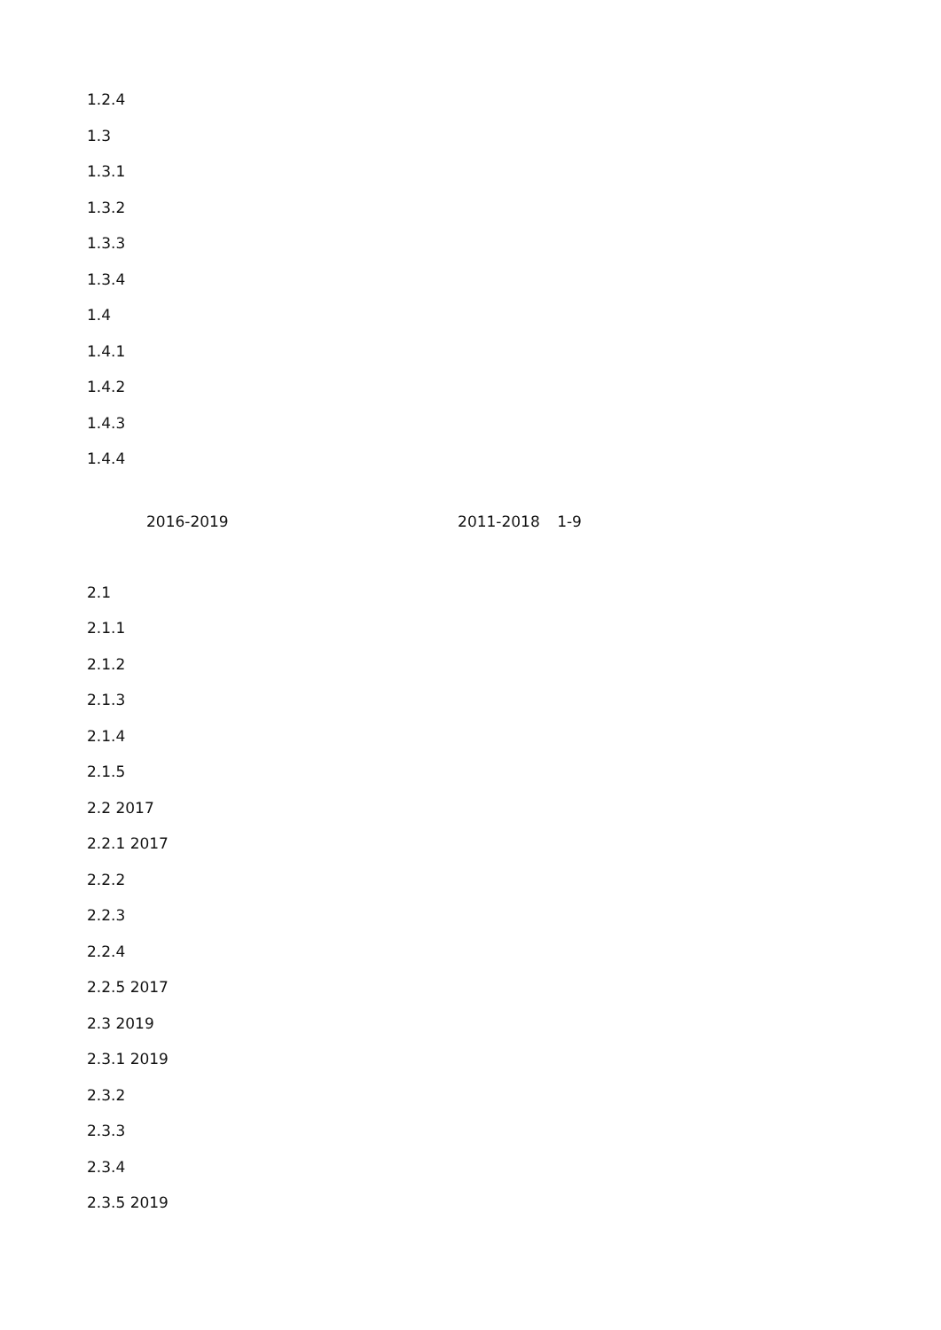1.2.4
1.3
1.3.1
1.3.2
1.3.3
1.3.4
1.4
1.4.1
1.4.2
1.4.3
1.4.4
2016-2019 2011-2018 1-9
2.1
2.1.1
2.1.2
2.1.3
2.1.4
2.1.5
2.2 2017
2.2.1 2017
2.2.2
2.2.3
2.2.4
2.2.5 2017
2.3 2019
2.3.1 2019
2.3.2
2.3.3
2.3.4
2.3.5 2019